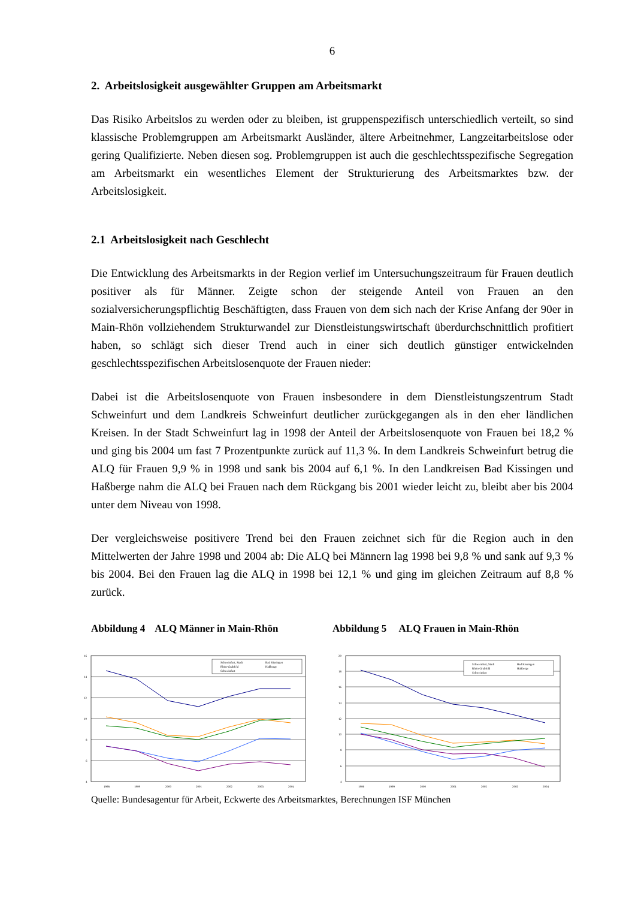6
2. Arbeitslosigkeit ausgewählter Gruppen am Arbeitsmarkt
Das Risiko Arbeitslos zu werden oder zu bleiben, ist gruppenspezifisch unterschiedlich verteilt, so sind klassische Problemgruppen am Arbeitsmarkt Ausländer, ältere Arbeitnehmer, Langzeitarbeitslose oder gering Qualifizierte. Neben diesen sog. Problemgruppen ist auch die geschlechtsspezifische Segregation am Arbeitsmarkt ein wesentliches Element der Strukturierung des Arbeitsmarktes bzw. der Arbeitslosigkeit.
2.1 Arbeitslosigkeit nach Geschlecht
Die Entwicklung des Arbeitsmarkts in der Region verlief im Untersuchungszeitraum für Frauen deutlich positiver als für Männer. Zeigte schon der steigende Anteil von Frauen an den sozialversicherungspflichtig Beschäftigten, dass Frauen von dem sich nach der Krise Anfang der 90er in Main-Rhön vollziehendem Strukturwandel zur Dienstleistungswirtschaft überdurchschnittlich profitiert haben, so schlägt sich dieser Trend auch in einer sich deutlich günstiger entwickelnden geschlechtsspezifischen Arbeitslosenquote der Frauen nieder:
Dabei ist die Arbeitslosenquote von Frauen insbesondere in dem Dienstleistungszentrum Stadt Schweinfurt und dem Landkreis Schweinfurt deutlicher zurückgegangen als in den eher ländlichen Kreisen. In der Stadt Schweinfurt lag in 1998 der Anteil der Arbeitslosenquote von Frauen bei 18,2 % und ging bis 2004 um fast 7 Prozentpunkte zurück auf 11,3 %. In dem Landkreis Schweinfurt betrug die ALQ für Frauen 9,9 % in 1998 und sank bis 2004 auf 6,1 %. In den Landkreisen Bad Kissingen und Haßberge nahm die ALQ bei Frauen nach dem Rückgang bis 2001 wieder leicht zu, bleibt aber bis 2004 unter dem Niveau von 1998.
Der vergleichsweise positivere Trend bei den Frauen zeichnet sich für die Region auch in den Mittelwerten der Jahre 1998 und 2004 ab: Die ALQ bei Männern lag 1998 bei 9,8 % und sank auf 9,3 % bis 2004. Bei den Frauen lag die ALQ in 1998 bei 12,1 % und ging im gleichen Zeitraum auf 8,8 % zurück.
Abbildung 4 ALQ Männer in Main-Rhön Abbildung 5 ALQ Frauen in Main-Rhön
16
14
12
10
8
6
4
1998
1999
2000
2001
2002
2003
2004
Schweinfurt, Stadt
Bad Kissingen
Rhön-Grabfeld
Haßberge
Schweinfurt
20
18
16
14
12
10
8
6
4
1998
1999
2000
2001
2002
2003
2004
Schweinfurt, Stadt
Bad Kissingen
Rhön-Grabfeld
Haßberge
Schweinfurt
Quelle: Bundesagentur für Arbeit, Eckwerte des Arbeitsmarktes, Berechnungen ISF München